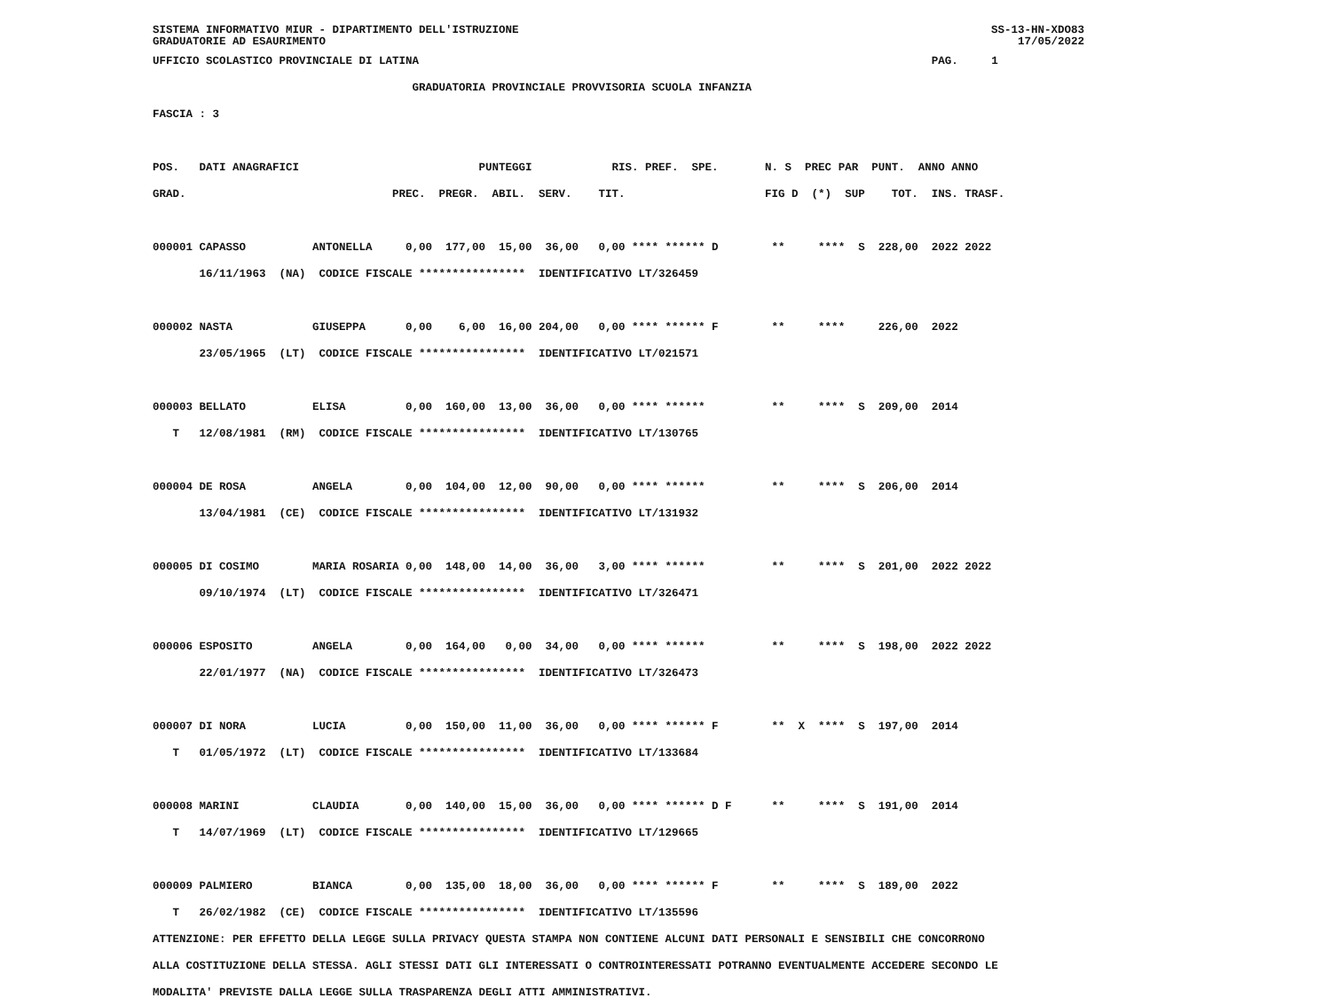SISTEMA INFORMATIVO MIUR - DIPARTIMENTO DELL'ISTRUZIONE
GRADUATORIE AD ESAURIMENTO SS-13-HN-XDO83
17/05/2022
UFFICIO SCOLASTICO PROVINCIALE DI LATINA                                                                             PAG.     1
                                       GRADUATORIA PROVINCIALE PROVVISORIA SCUOLA INFANZIA
FASCIA : 3

POS.   DATI ANAGRAFICI                           PUNTEGGI            RIS. PREF.  SPE.       N. S  PREC PAR  PUNT.  ANNO ANNO
GRAD.                               PREC.  PREGR.  ABIL.  SERV.    TIT.                     FIG D  (*)  SUP    TOT.  INS. TRASF.

000001 CAPASSO          ANTONELLA     0,00  177,00  15,00  36,00   0,00 **** ****** D        **     ****  S  228,00  2022 2022
       16/11/1963  (NA)  CODICE FISCALE ****************  IDENTIFICATIVO LT/326459

000002 NASTA            GIUSEPPA      0,00    6,00  16,00 204,00   0,00 **** ****** F        **     ****     226,00  2022
       23/05/1965  (LT)  CODICE FISCALE ****************  IDENTIFICATIVO LT/021571

000003 BELLATO          ELISA         0,00  160,00  13,00  36,00   0,00 **** ******          **     ****  S  209,00  2014
   T   12/08/1981  (RM)  CODICE FISCALE ****************  IDENTIFICATIVO LT/130765

000004 DE ROSA          ANGELA        0,00  104,00  12,00  90,00   0,00 **** ******          **     ****  S  206,00  2014
       13/04/1981  (CE)  CODICE FISCALE ****************  IDENTIFICATIVO LT/131932

000005 DI COSIMO        MARIA ROSARIA 0,00  148,00  14,00  36,00   3,00 **** ******          **     ****  S  201,00  2022 2022
       09/10/1974  (LT)  CODICE FISCALE ****************  IDENTIFICATIVO LT/326471

000006 ESPOSITO         ANGELA        0,00  164,00   0,00  34,00   0,00 **** ******          **     ****  S  198,00  2022 2022
       22/01/1977  (NA)  CODICE FISCALE ****************  IDENTIFICATIVO LT/326473

000007 DI NORA          LUCIA         0,00  150,00  11,00  36,00   0,00 **** ****** F        **  X  ****  S  197,00  2014
   T   01/05/1972  (LT)  CODICE FISCALE ****************  IDENTIFICATIVO LT/133684

000008 MARINI           CLAUDIA       0,00  140,00  15,00  36,00   0,00 **** ****** D F      **     ****  S  191,00  2014
   T   14/07/1969  (LT)  CODICE FISCALE ****************  IDENTIFICATIVO LT/129665

000009 PALMIERO         BIANCA        0,00  135,00  18,00  36,00   0,00 **** ****** F        **     ****  S  189,00  2022
   T   26/02/1982  (CE)  CODICE FISCALE ****************  IDENTIFICATIVO LT/135596
ATTENZIONE: PER EFFETTO DELLA LEGGE SULLA PRIVACY QUESTA STAMPA NON CONTIENE ALCUNI DATI PERSONALI E SENSIBILI CHE CONCORRONO
ALLA COSTITUZIONE DELLA STESSA. AGLI STESSI DATI GLI INTERESSATI O CONTROINTERESSATI POTRANNO EVENTUALMENTE ACCEDERE SECONDO LE
MODALITA' PREVISTE DALLA LEGGE SULLA TRASPARENZA DEGLI ATTI AMMINISTRATIVI.